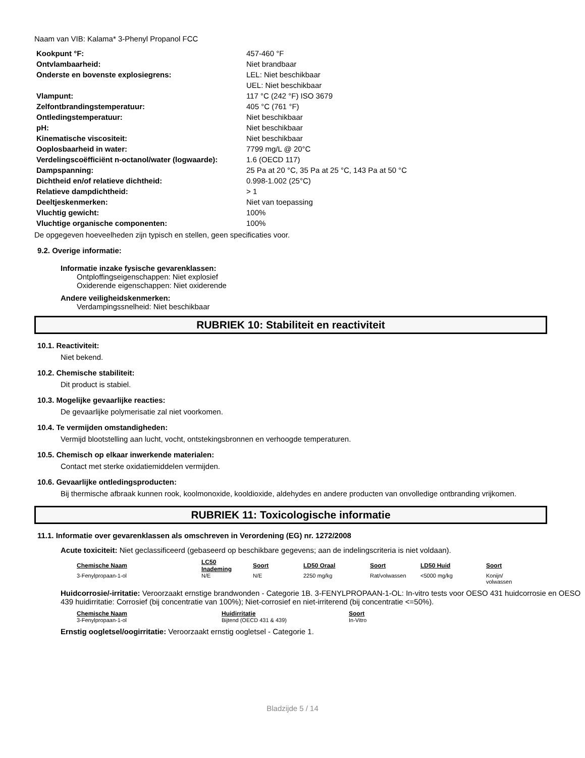Naam van VIB: Kalama* 3-Phenyl Propanol FCC
| Kookpunt °F: | 457-460 °F |
| Ontvlambaarheid: | Niet brandbaar |
| Onderste en bovenste explosiegrens: | LEL: Niet beschikbaar UEL: Niet beschikbaar |
| Vlampunt: | 117 °C (242 °F) ISO 3679 |
| Zelfontbrandingstemperatuur: | 405 °C (761 °F) |
| Ontledingstemperatuur: | Niet beschikbaar |
| pH: | Niet beschikbaar |
| Kinematische viscositeit: | Niet beschikbaar |
| Ooplosbaarheid in water: | 7799 mg/L @ 20°C |
| Verdelingscoëfficiënt n-octanol/water (logwaarde): | 1.6 (OECD 117) |
| Dampspanning: | 25 Pa at 20 °C, 35 Pa at 25 °C, 143 Pa at 50 °C |
| Dichtheid en/of relatieve dichtheid: | 0.998-1.002 (25°C) |
| Relatieve dampdichtheid: | > 1 |
| Deeltjeskenmerken: | Niet van toepassing |
| Vluchtig gewicht: | 100% |
| Vluchtige organische componenten: | 100% |
De opgegeven hoeveelheden zijn typisch en stellen, geen specificaties voor.
9.2. Overige informatie:
Informatie inzake fysische gevarenklassen:
Ontploffingseigenschappen: Niet explosief
Oxiderende eigenschappen: Niet oxiderende
Andere veiligheidskenmerken:
Verdampingssnelheid: Niet beschikbaar
RUBRIEK 10: Stabiliteit en reactiviteit
10.1. Reactiviteit:
Niet bekend.
10.2. Chemische stabiliteit:
Dit product is stabiel.
10.3. Mogelijke gevaarlijke reacties:
De gevaarlijke polymerisatie zal niet voorkomen.
10.4. Te vermijden omstandigheden:
Vermijd blootstelling aan lucht, vocht, ontstekingsbronnen en verhoogde temperaturen.
10.5. Chemisch op elkaar inwerkende materialen:
Contact met sterke oxidatiemiddelen vermijden.
10.6. Gevaarlijke ontledingsproducten:
Bij thermische afbraak kunnen rook, koolmonoxide, kooldioxide, aldehydes en andere producten van onvolledige ontbranding vrijkomen.
RUBRIEK 11: Toxicologische informatie
11.1. Informatie over gevarenklassen als omschreven in Verordening (EG) nr. 1272/2008
Acute toxiciteit: Niet geclassificeerd (gebaseerd op beschikbare gegevens; aan de indelingscriteria is niet voldaan).
| Chemische Naam | LC50 Inademing | Soort | LD50 Oraal | Soort | LD50 Huid | Soort |
| --- | --- | --- | --- | --- | --- | --- |
| 3-Fenylpropaan-1-ol | N/E | N/E | 2250 mg/kg | Rat/volwassen | <5000 mg/kg | Konijn/ volwassen |
Huidcorrosie/-irritatie: Veroorzaakt ernstige brandwonden - Categorie 1B. 3-FENYLPROPAAN-1-OL: In-vitro tests voor OESO 431 huidcorrosie en OESO 439 huidirritatie: Corrosief (bij concentratie van 100%); Niet-corrosief en niet-irriterend (bij concentratie <=50%).
| Chemische Naam | Huidirritatie | Soort |
| --- | --- | --- |
| 3-Fenylpropaan-1-ol | Bijtend (OECD 431 & 439) | In-Vitro |
Ernstig oogletsel/oogirritatie: Veroorzaakt ernstig oogletsel - Categorie 1.
Bladzijde 5 / 14